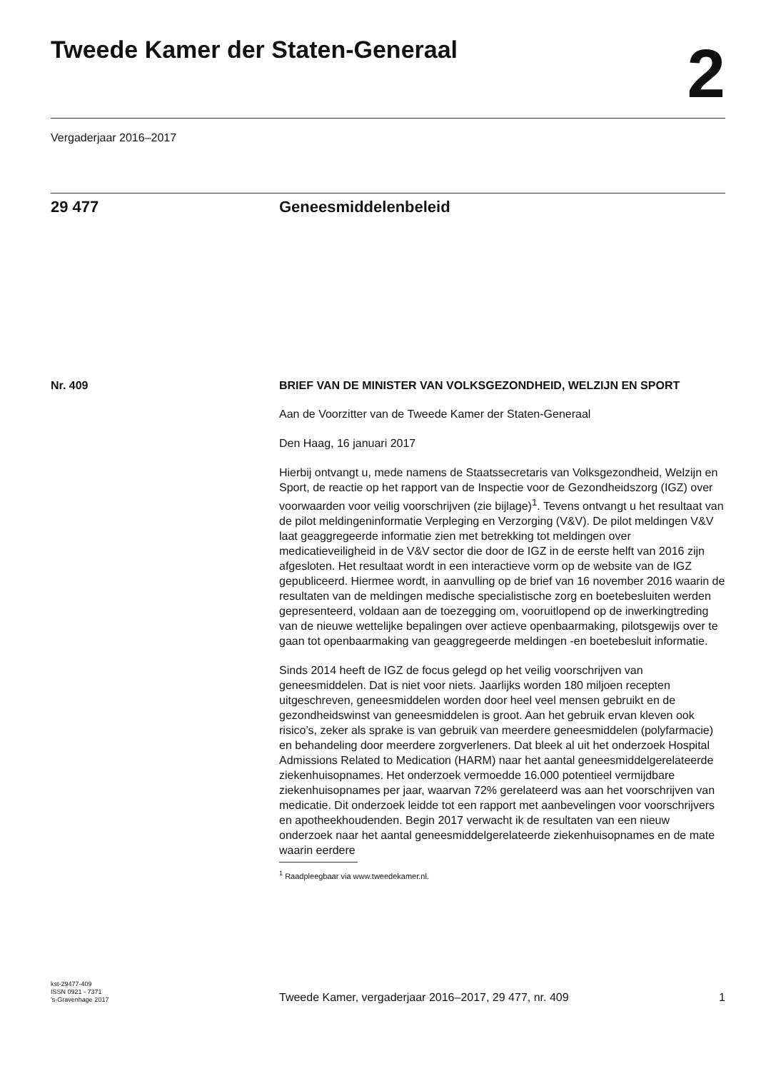Tweede Kamer der Staten-Generaal
2
Vergaderjaar 2016–2017
29 477 Geneesmiddelenbeleid
Nr. 409
BRIEF VAN DE MINISTER VAN VOLKSGEZONDHEID, WELZIJN EN SPORT
Aan de Voorzitter van de Tweede Kamer der Staten-Generaal
Den Haag, 16 januari 2017
Hierbij ontvangt u, mede namens de Staatssecretaris van Volksgezondheid, Welzijn en Sport, de reactie op het rapport van de Inspectie voor de Gezondheidszorg (IGZ) over voorwaarden voor veilig voorschrijven (zie bijlage)<sup>1</sup>. Tevens ontvangt u het resultaat van de pilot meldingeninformatie Verpleging en Verzorging (V&V). De pilot meldingen V&V laat geaggregeerde informatie zien met betrekking tot meldingen over medicatieveiligheid in de V&V sector die door de IGZ in de eerste helft van 2016 zijn afgesloten. Het resultaat wordt in een interactieve vorm op de website van de IGZ gepubliceerd. Hiermee wordt, in aanvulling op de brief van 16 november 2016 waarin de resultaten van de meldingen medische specialistische zorg en boetebesluiten werden gepresenteerd, voldaan aan de toezegging om, vooruitlopend op de inwerkingtreding van de nieuwe wettelijke bepalingen over actieve openbaarmaking, pilotsgewijs over te gaan tot openbaarmaking van geaggregeerde meldingen -en boetebesluit informatie.
Sinds 2014 heeft de IGZ de focus gelegd op het veilig voorschrijven van geneesmiddelen. Dat is niet voor niets. Jaarlijks worden 180 miljoen recepten uitgeschreven, geneesmiddelen worden door heel veel mensen gebruikt en de gezondheidswinst van geneesmiddelen is groot. Aan het gebruik ervan kleven ook risico’s, zeker als sprake is van gebruik van meerdere geneesmiddelen (polyfarmacie) en behandeling door meerdere zorgverleners. Dat bleek al uit het onderzoek Hospital Admissions Related to Medication (HARM) naar het aantal geneesmiddelgerelateerde ziekenhuisopnames. Het onderzoek vermoedde 16.000 potentieel vermijdbare ziekenhuisopnames per jaar, waarvan 72% gerelateerd was aan het voorschrijven van medicatie. Dit onderzoek leidde tot een rapport met aanbevelingen voor voorschrijvers en apotheekhoudenden. Begin 2017 verwacht ik de resultaten van een nieuw onderzoek naar het aantal geneesmiddelgerelateerde ziekenhuisopnames en de mate waarin eerdere
<sup>1</sup> Raadpleegbaar via www.tweedekamer.nl.
kst-29477-409
ISSN 0921 - 7371
’s-Gravenhage 2017
Tweede Kamer, vergaderjaar 2016–2017, 29 477, nr. 409
1